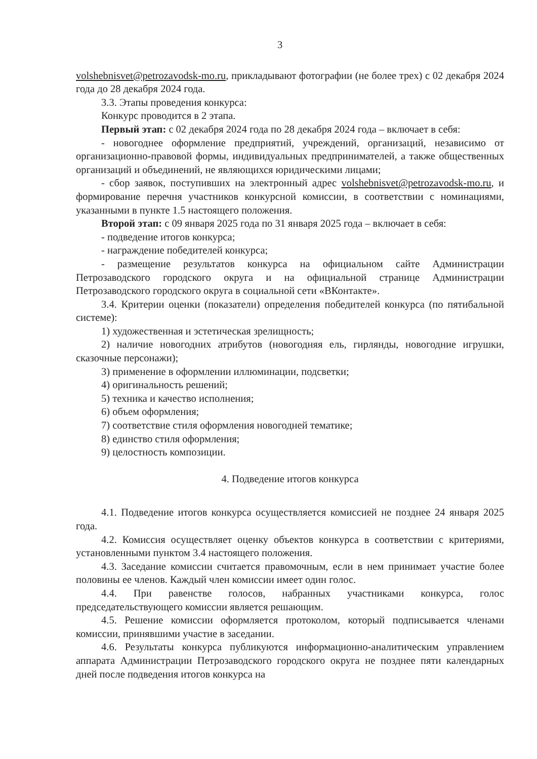3
volshebnisvet@petrozavodsk-mo.ru, прикладывают фотографии (не более трех) с 02 декабря 2024 года до 28 декабря 2024 года.
3.3. Этапы проведения конкурса:
Конкурс проводится в 2 этапа.
Первый этап: с 02 декабря 2024 года по 28 декабря 2024 года – включает в себя:
- новогоднее оформление предприятий, учреждений, организаций, независимо от организационно-правовой формы, индивидуальных предпринимателей, а также общественных организаций и объединений, не являющихся юридическими лицами;
- сбор заявок, поступивших на электронный адрес volshebnisvet@petrozavodsk-mo.ru, и формирование перечня участников конкурсной комиссии, в соответствии с номинациями, указанными в пункте 1.5 настоящего положения.
Второй этап: с 09 января 2025 года по 31 января 2025 года – включает в себя:
- подведение итогов конкурса;
- награждение победителей конкурса;
- размещение результатов конкурса на официальном сайте Администрации Петрозаводского городского округа и на официальной странице Администрации Петрозаводского городского округа в социальной сети «ВКонтакте».
3.4. Критерии оценки (показатели) определения победителей конкурса (по пятибальной системе):
1) художественная и эстетическая зрелищность;
2) наличие новогодних атрибутов (новогодняя ель, гирлянды, новогодние игрушки, сказочные персонажи);
3) применение в оформлении иллюминации, подсветки;
4) оригинальность решений;
5) техника и качество исполнения;
6) объем оформления;
7) соответствие стиля оформления новогодней тематике;
8) единство стиля оформления;
9) целостность композиции.
4. Подведение итогов конкурса
4.1. Подведение итогов конкурса осуществляется комиссией не позднее 24 января 2025 года.
4.2. Комиссия осуществляет оценку объектов конкурса в соответствии с критериями, установленными пунктом 3.4 настоящего положения.
4.3. Заседание комиссии считается правомочным, если в нем принимает участие более половины ее членов. Каждый член комиссии имеет один голос.
4.4. При равенстве голосов, набранных участниками конкурса, голос председательствующего комиссии является решающим.
4.5. Решение комиссии оформляется протоколом, который подписывается членами комиссии, принявшими участие в заседании.
4.6. Результаты конкурса публикуются информационно-аналитическим управлением аппарата Администрации Петрозаводского городского округа не позднее пяти календарных дней после подведения итогов конкурса на